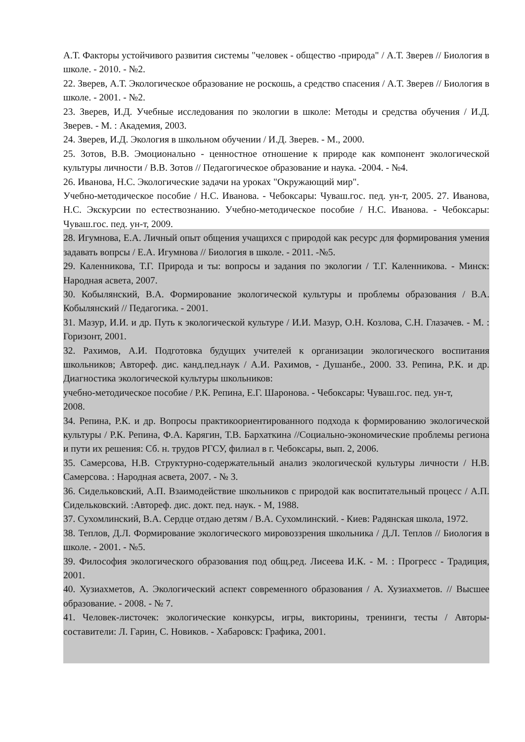А.Т. Факторы устойчивого развития системы "человек - общество -природа" / А.Т. Зверев // Биология в школе. - 2010. - №2.
22. Зверев, А.Т. Экологическое образование не роскошь, а средство спасения / А.Т. Зверев // Биология в школе. - 2001. - №2.
23. Зверев, И.Д. Учебные исследования по экологии в школе: Методы и средства обучения / И.Д. Зверев. - М. : Академия, 2003.
24. Зверев, И.Д. Экология в школьном обучении / И.Д. Зверев. - М., 2000.
25. Зотов, В.В. Эмоционально - ценностное отношение к природе как компонент экологической культуры личности / В.В. Зотов // Педагогическое образование и наука. -2004. - №4.
26. Иванова, Н.С. Экологические задачи на уроках "Окружающий мир".
Учебно-методическое пособие / Н.С. Иванова. - Чебоксары: Чуваш.гос. пед. ун-т, 2005. 27. Иванова, Н.С. Экскурсии по естествознанию. Учебно-методическое пособие / Н.С. Иванова. - Чебоксары: Чуваш.гос. пед. ун-т, 2009.
28. Игумнова, Е.А. Личный опыт общения учащихся с природой как ресурс для формирования умения задавать вопрсы / Е.А. Игумнова // Биология в школе. - 2011. -№5.
29. Каленникова, Т.Г. Природа и ты: вопросы и задания по экологии / Т.Г. Каленникова. - Минск: Народная асвета, 2007.
30. Кобылянский, В.А. Формирование экологической культуры и проблемы образования / В.А. Кобылянский // Педагогика. - 2001.
31. Мазур, И.И. и др. Путь к экологической культуре / И.И. Мазур, О.Н. Козлова, С.Н. Глазачев. - М. : Горизонт, 2001.
32. Рахимов, А.И. Подготовка будущих учителей к организации экологического воспитания школьников; Автореф. дис. канд.пед.наук / А.И. Рахимов, - Душанбе., 2000. 33. Репина, Р.К. и др. Диагностика экологической культуры школьников:
учебно-методическое пособие / Р.К. Репина, Е.Г. Шаронова. - Чебоксары: Чуваш.гос. пед. ун-т,
2008.
34. Репина, Р.К. и др. Вопросы практикоориентированного подхода к формированию экологической культуры / Р.К. Репина, Ф.А. Карягин, Т.В. Бархаткина //Социально-экономические проблемы региона и пути их решения: Сб. н. трудов РГСУ, филиал в г. Чебоксары, вып. 2, 2006.
35. Самерсова, Н.В. Структурно-содержательный анализ экологической культуры личности / Н.В. Самерсова. : Народная асвета, 2007. - № 3.
36. Сидельковский, А.П. Взаимодействие школьников с природой как воспитательный процесс / А.П. Сидельковский. :Автореф. дис. докт. пед. наук. - М, 1988.
37. Сухомлинский, В.А. Сердце отдаю детям / В.А. Сухомлинский. - Киев: Радянская школа, 1972.
38. Теплов, Д.Л. Формирование экологического мировоззрения школьника / Д.Л. Теплов // Биология в школе. - 2001. - №5.
39. Философия экологического образования под общ.ред. Лисеева И.К. - М. : Прогресс - Традиция, 2001.
40. Хузиахметов, А. Экологический аспект современного образования / А. Хузиахметов. // Высшее образование. - 2008. - № 7.
41. Человек-листочек: экологические конкурсы, игры, викторины, тренинги, тесты / Авторы-составители: Л. Гарин, С. Новиков. - Хабаровск: Графика, 2001.